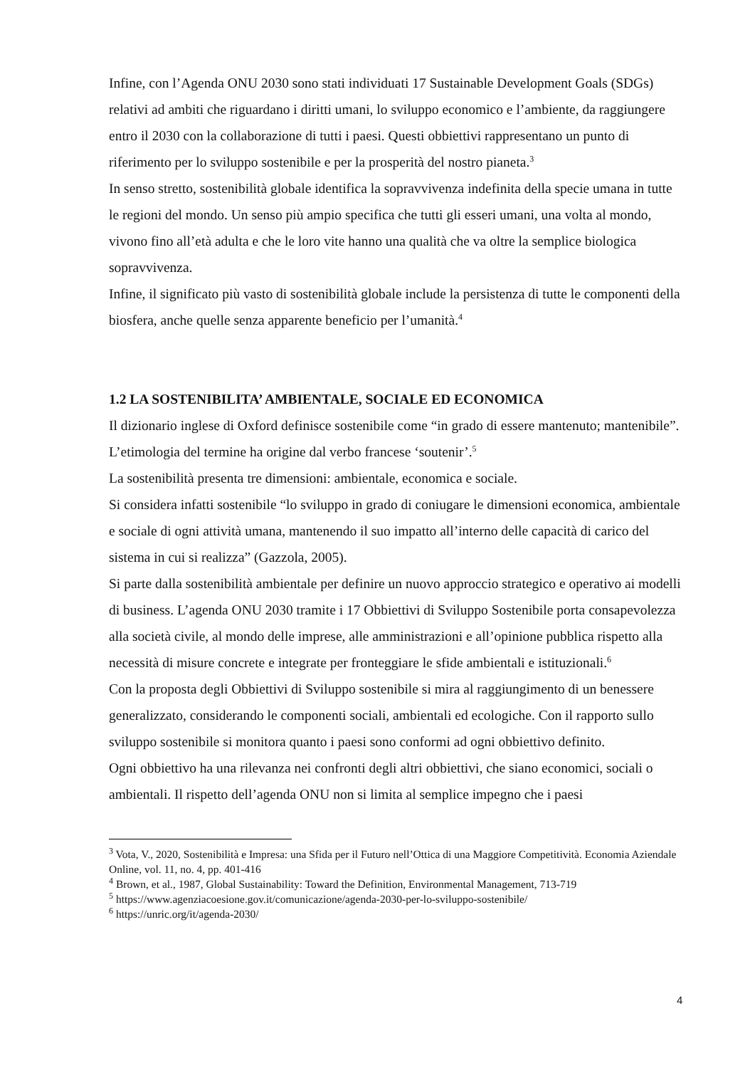Infine, con l’Agenda ONU 2030 sono stati individuati 17 Sustainable Development Goals (SDGs) relativi ad ambiti che riguardano i diritti umani, lo sviluppo economico e l’ambiente, da raggiungere entro il 2030 con la collaborazione di tutti i paesi. Questi obbiettivi rappresentano un punto di riferimento per lo sviluppo sostenibile e per la prosperità del nostro pianeta.<sup>3</sup>
In senso stretto, sostenibilità globale identifica la sopravvivenza indefinita della specie umana in tutte le regioni del mondo. Un senso più ampio specifica che tutti gli esseri umani, una volta al mondo, vivono fino all’età adulta e che le loro vite hanno una qualità che va oltre la semplice biologica sopravvivenza.
Infine, il significato più vasto di sostenibilità globale include la persistenza di tutte le componenti della biosfera, anche quelle senza apparente beneficio per l’umanità.<sup>4</sup>
1.2 LA SOSTENIBILITA’ AMBIENTALE, SOCIALE ED ECONOMICA
Il dizionario inglese di Oxford definisce sostenibile come “in grado di essere mantenuto; mantenibile”. L’etimologia del termine ha origine dal verbo francese ‘soutenir’.<sup>5</sup>
La sostenibilità presenta tre dimensioni: ambientale, economica e sociale.
Si considera infatti sostenibile “lo sviluppo in grado di coniugare le dimensioni economica, ambientale e sociale di ogni attività umana, mantenendo il suo impatto all’interno delle capacità di carico del sistema in cui si realizza” (Gazzola, 2005).
Si parte dalla sostenibilità ambientale per definire un nuovo approccio strategico e operativo ai modelli di business. L’agenda ONU 2030 tramite i 17 Obbiettivi di Sviluppo Sostenibile porta consapevolezza alla società civile, al mondo delle imprese, alle amministrazioni e all’opinione pubblica rispetto alla necessità di misure concrete e integrate per fronteggiare le sfide ambientali e istituzionali.<sup>6</sup>
Con la proposta degli Obbiettivi di Sviluppo sostenibile si mira al raggiungimento di un benessere generalizzato, considerando le componenti sociali, ambientali ed ecologiche. Con il rapporto sullo sviluppo sostenibile si monitora quanto i paesi sono conformi ad ogni obbiettivo definito.
Ogni obbiettivo ha una rilevanza nei confronti degli altri obbiettivi, che siano economici, sociali o ambientali. Il rispetto dell’agenda ONU non si limita al semplice impegno che i paesi
<sup>3</sup> Vota, V., 2020, Sostenibilità e Impresa: una Sfida per il Futuro nell’Ottica di una Maggiore Competitività. Economia Aziendale Online, vol. 11, no. 4, pp. 401-416
<sup>4</sup> Brown, et al., 1987, Global Sustainability: Toward the Definition, Environmental Management, 713-719
<sup>5</sup> https://www.agenziacoesione.gov.it/comunicazione/agenda-2030-per-lo-sviluppo-sostenibile/
<sup>6</sup> https://unric.org/it/agenda-2030/
4